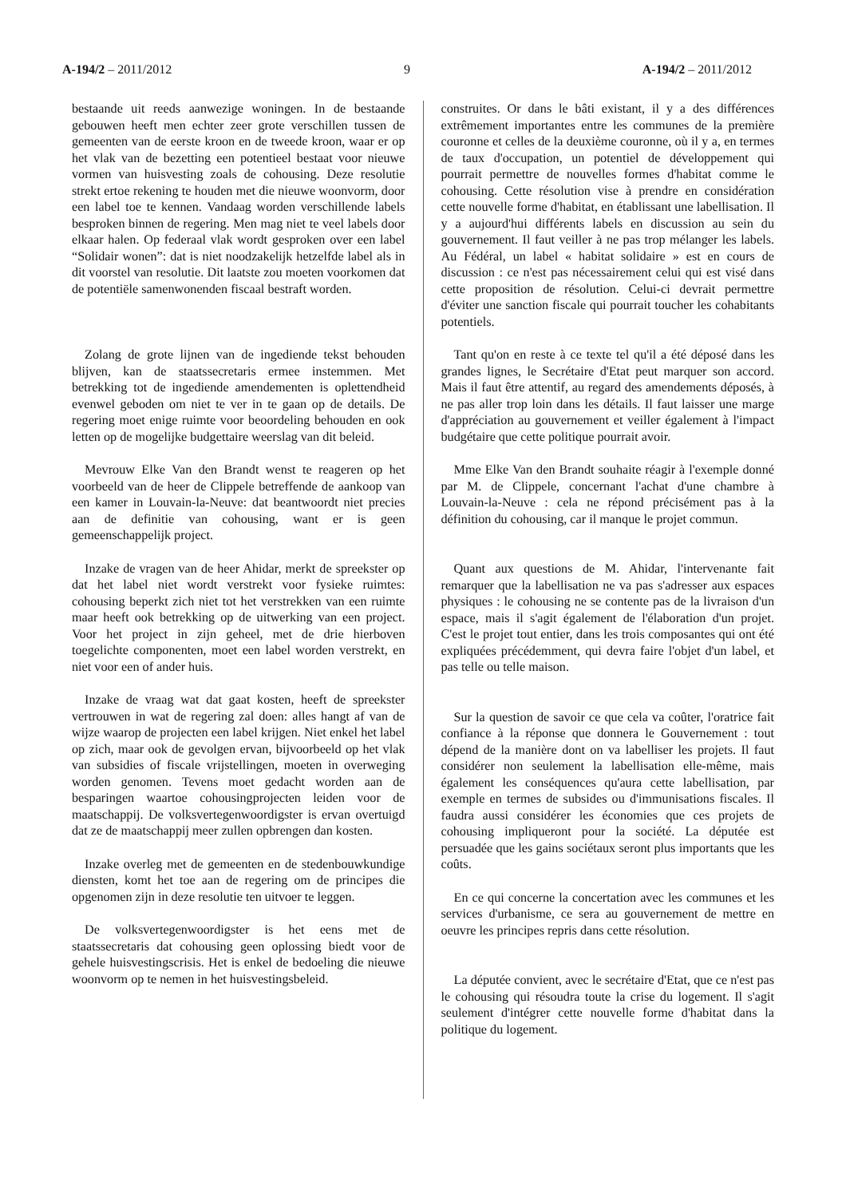A-194/2 – 2011/2012 9 A-194/2 – 2011/2012
bestaande uit reeds aanwezige woningen. In de bestaande gebouwen heeft men echter zeer grote verschillen tussen de gemeenten van de eerste kroon en de tweede kroon, waar er op het vlak van de bezetting een potentieel bestaat voor nieuwe vormen van huisvesting zoals de cohousing. Deze resolutie strekt ertoe rekening te houden met die nieuwe woonvorm, door een label toe te kennen. Vandaag worden verschillende labels besproken binnen de regering. Men mag niet te veel labels door elkaar halen. Op federaal vlak wordt gesproken over een label “Solidair wonen”: dat is niet noodzakelijk hetzelfde label als in dit voorstel van resolutie. Dit laatste zou moeten voorkomen dat de potentiële samenwonenden fiscaal bestraft worden.
Zolang de grote lijnen van de ingediende tekst behouden blijven, kan de staatssecretaris ermee instemmen. Met betrekking tot de ingediende amendementen is oplettendheid evenwel geboden om niet te ver in te gaan op de details. De regering moet enige ruimte voor beoordeling behouden en ook letten op de mogelijke budgettaire weerslag van dit beleid.
Mevrouw Elke Van den Brandt wenst te reageren op het voorbeeld van de heer de Clippele betreffende de aankoop van een kamer in Louvain-la-Neuve: dat beantwoordt niet precies aan de definitie van cohousing, want er is geen gemeenschappelijk project.
Inzake de vragen van de heer Ahidar, merkt de spreekster op dat het label niet wordt verstrekt voor fysieke ruimtes: cohousing beperkt zich niet tot het verstrekken van een ruimte maar heeft ook betrekking op de uitwerking van een project. Voor het project in zijn geheel, met de drie hierboven toegelichte componenten, moet een label worden verstrekt, en niet voor een of ander huis.
Inzake de vraag wat dat gaat kosten, heeft de spreekster vertrouwen in wat de regering zal doen: alles hangt af van de wijze waarop de projecten een label krijgen. Niet enkel het label op zich, maar ook de gevolgen ervan, bijvoorbeeld op het vlak van subsidies of fiscale vrijstellingen, moeten in overweging worden genomen. Tevens moet gedacht worden aan de besparingen waartoe cohousingprojecten leiden voor de maatschappij. De volksvertegenwoordigster is ervan overtuigd dat ze de maatschappij meer zullen opbrengen dan kosten.
Inzake overleg met de gemeenten en de stedenbouwkundige diensten, komt het toe aan de regering om de principes die opgenomen zijn in deze resolutie ten uitvoer te leggen.
De volksvertegenwoordigster is het eens met de staatssecretaris dat cohousing geen oplossing biedt voor de gehele huisvestingscrisis. Het is enkel de bedoeling die nieuwe woonvorm op te nemen in het huisvestingsbeleid.
construites. Or dans le bâti existant, il y a des différences extrêmement importantes entre les communes de la première couronne et celles de la deuxième couronne, où il y a, en termes de taux d'occupation, un potentiel de développement qui pourrait permettre de nouvelles formes d'habitat comme le cohousing. Cette résolution vise à prendre en considération cette nouvelle forme d'habitat, en établissant une labellisation. Il y a aujourd'hui différents labels en discussion au sein du gouvernement. Il faut veiller à ne pas trop mélanger les labels. Au Fédéral, un label « habitat solidaire » est en cours de discussion : ce n'est pas nécessairement celui qui est visé dans cette proposition de résolution. Celui-ci devrait permettre d'éviter une sanction fiscale qui pourrait toucher les cohabitants potentiels.
Tant qu'on en reste à ce texte tel qu'il a été déposé dans les grandes lignes, le Secrétaire d'Etat peut marquer son accord. Mais il faut être attentif, au regard des amendements déposés, à ne pas aller trop loin dans les détails. Il faut laisser une marge d'appréciation au gouvernement et veiller également à l'impact budgétaire que cette politique pourrait avoir.
Mme Elke Van den Brandt souhaite réagir à l'exemple donné par M. de Clippele, concernant l'achat d'une chambre à Louvain-la-Neuve : cela ne répond précisément pas à la définition du cohousing, car il manque le projet commun.
Quant aux questions de M. Ahidar, l'intervenante fait remarquer que la labellisation ne va pas s'adresser aux espaces physiques : le cohousing ne se contente pas de la livraison d'un espace, mais il s'agit également de l'élaboration d'un projet. C'est le projet tout entier, dans les trois composantes qui ont été expliquées précédemment, qui devra faire l'objet d'un label, et pas telle ou telle maison.
Sur la question de savoir ce que cela va coûter, l'oratrice fait confiance à la réponse que donnera le Gouvernement : tout dépend de la manière dont on va labelliser les projets. Il faut considérer non seulement la labellisation elle-même, mais également les conséquences qu'aura cette labellisation, par exemple en termes de subsides ou d'immunisations fiscales. Il faudra aussi considérer les économies que ces projets de cohousing impliqueront pour la société. La députée est persuadée que les gains sociétaux seront plus importants que les coûts.
En ce qui concerne la concertation avec les communes et les services d'urbanisme, ce sera au gouvernement de mettre en oeuvre les principes repris dans cette résolution.
La députée convient, avec le secrétaire d'Etat, que ce n'est pas le cohousing qui résoudra toute la crise du logement. Il s'agit seulement d'intégrer cette nouvelle forme d'habitat dans la politique du logement.